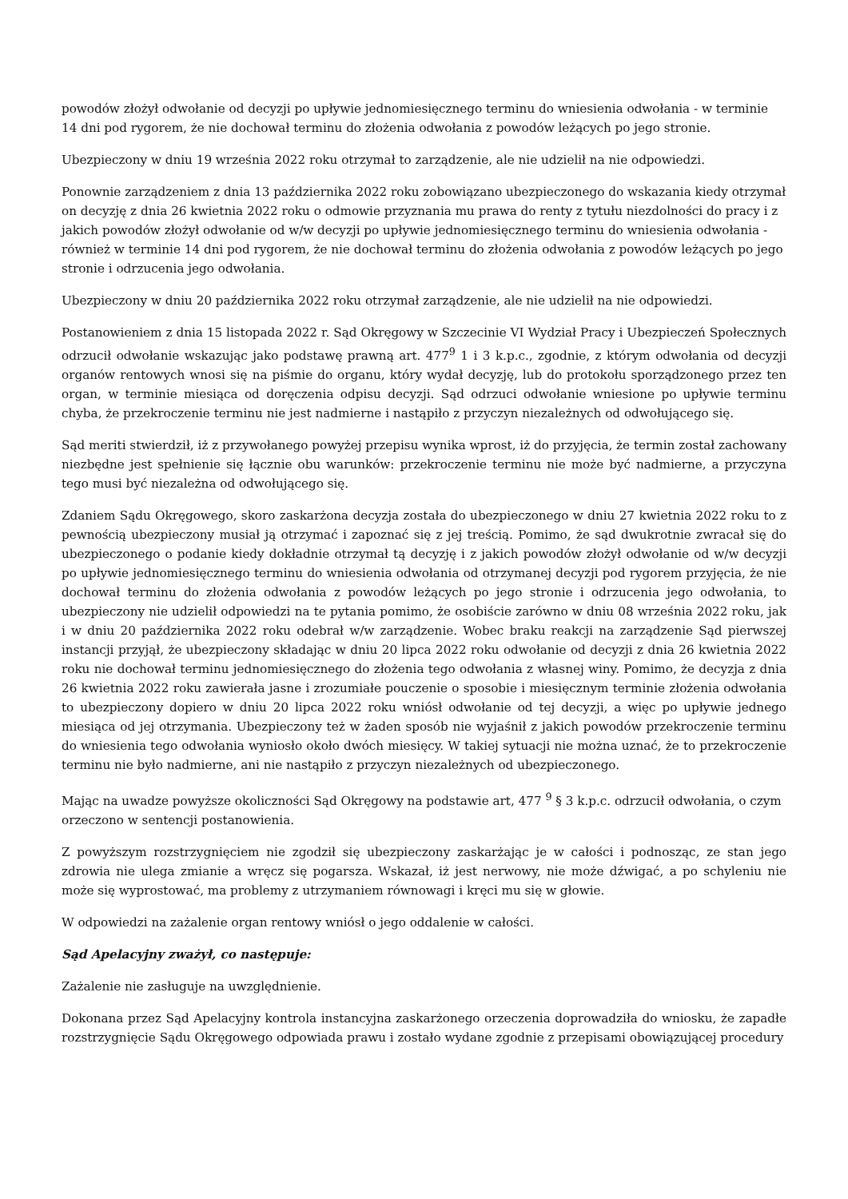powodów złożył odwołanie od decyzji po upływie jednomiesięcznego terminu do wniesienia odwołania - w terminie 14 dni pod rygorem, że nie dochował terminu do złożenia odwołania z powodów leżących po jego stronie.
Ubezpieczony w dniu 19 września 2022 roku otrzymał to zarządzenie, ale nie udzielił na nie odpowiedzi.
Ponownie zarządzeniem z dnia 13 października 2022 roku zobowiązano ubezpieczonego do wskazania kiedy otrzymał on decyzję z dnia 26 kwietnia 2022 roku o odmowie przyznania mu prawa do renty z tytułu niezdolności do pracy i z jakich powodów złożył odwołanie od w/w decyzji po upływie jednomiesięcznego terminu do wniesienia odwołania - również w terminie 14 dni pod rygorem, że nie dochował terminu do złożenia odwołania z powodów leżących po jego stronie i odrzucenia jego odwołania.
Ubezpieczony w dniu 20 października 2022 roku otrzymał zarządzenie, ale nie udzielił na nie odpowiedzi.
Postanowieniem z dnia 15 listopada 2022 r. Sąd Okręgowy w Szczecinie VI Wydział Pracy i Ubezpieczeń Społecznych odrzucił odwołanie wskazując jako podstawę prawną art. 477<sup>9</sup> 1 i 3 k.p.c., zgodnie, z którym odwołania od decyzji organów rentowych wnosi się na piśmie do organu, który wydał decyzję, lub do protokołu sporządzonego przez ten organ, w terminie miesiąca od doręczenia odpisu decyzji. Sąd odrzuci odwołanie wniesione po upływie terminu chyba, że przekroczenie terminu nie jest nadmierne i nastąpiło z przyczyn niezależnych od odwołującego się.
Sąd meriti stwierdził, iż z przywołanego powyżej przepisu wynika wprost, iż do przyjęcia, że termin został zachowany niezbędne jest spełnienie się łącznie obu warunków: przekroczenie terminu nie może być nadmierne, a przyczyna tego musi być niezależna od odwołującego się.
Zdaniem Sądu Okręgowego, skoro zaskarżona decyzja została do ubezpieczonego w dniu 27 kwietnia 2022 roku to z pewnością ubezpieczony musiał ją otrzymać i zapoznać się z jej treścią. Pomimo, że sąd dwukrotnie zwracał się do ubezpieczonego o podanie kiedy dokładnie otrzymał tą decyzję i z jakich powodów złożył odwołanie od w/w decyzji po upływie jednomiesięcznego terminu do wniesienia odwołania od otrzymanej decyzji pod rygorem przyjęcia, że nie dochował terminu do złożenia odwołania z powodów leżących po jego stronie i odrzucenia jego odwołania, to ubezpieczony nie udzielił odpowiedzi na te pytania pomimo, że osobiście zarówno w dniu 08 września 2022 roku, jak i w dniu 20 października 2022 roku odebrał w/w zarządzenie. Wobec braku reakcji na zarządzenie Sąd pierwszej instancji przyjął, że ubezpieczony składając w dniu 20 lipca 2022 roku odwołanie od decyzji z dnia 26 kwietnia 2022 roku nie dochował terminu jednomiesięcznego do złożenia tego odwołania z własnej winy. Pomimo, że decyzja z dnia 26 kwietnia 2022 roku zawierała jasne i zrozumiałe pouczenie o sposobie i miesięcznym terminie złożenia odwołania to ubezpieczony dopiero w dniu 20 lipca 2022 roku wniósł odwołanie od tej decyzji, a więc po upływie jednego miesiąca od jej otrzymania. Ubezpieczony też w żaden sposób nie wyjaśnił z jakich powodów przekroczenie terminu do wniesienia tego odwołania wyniosło około dwóch miesięcy. W takiej sytuacji nie można uznać, że to przekroczenie terminu nie było nadmierne, ani nie nastąpiło z przyczyn niezależnych od ubezpieczonego.
Mając na uwadze powyższe okoliczności Sąd Okręgowy na podstawie art, 477 <sup>9</sup> § 3 k.p.c. odrzucił odwołania, o czym orzeczono w sentencji postanowienia.
Z powyższym rozstrzygnięciem nie zgodził się ubezpieczony zaskarżając je w całości i podnosząc, ze stan jego zdrowia nie ulega zmianie a wręcz się pogarsza. Wskazał, iż jest nerwowy, nie może dźwigać, a po schyleniu nie może się wyprostować, ma problemy z utrzymaniem równowagi i kręci mu się w głowie.
W odpowiedzi na zażalenie organ rentowy wniósł o jego oddalenie w całości.
Sąd Apelacyjny zważył, co następuje:
Zażalenie nie zasługuje na uwzględnienie.
Dokonana przez Sąd Apelacyjny kontrola instancyjna zaskarżonego orzeczenia doprowadziła do wniosku, że zapadłe rozstrzygnięcie Sądu Okręgowego odpowiada prawu i zostało wydane zgodnie z przepisami obowiązującej procedury